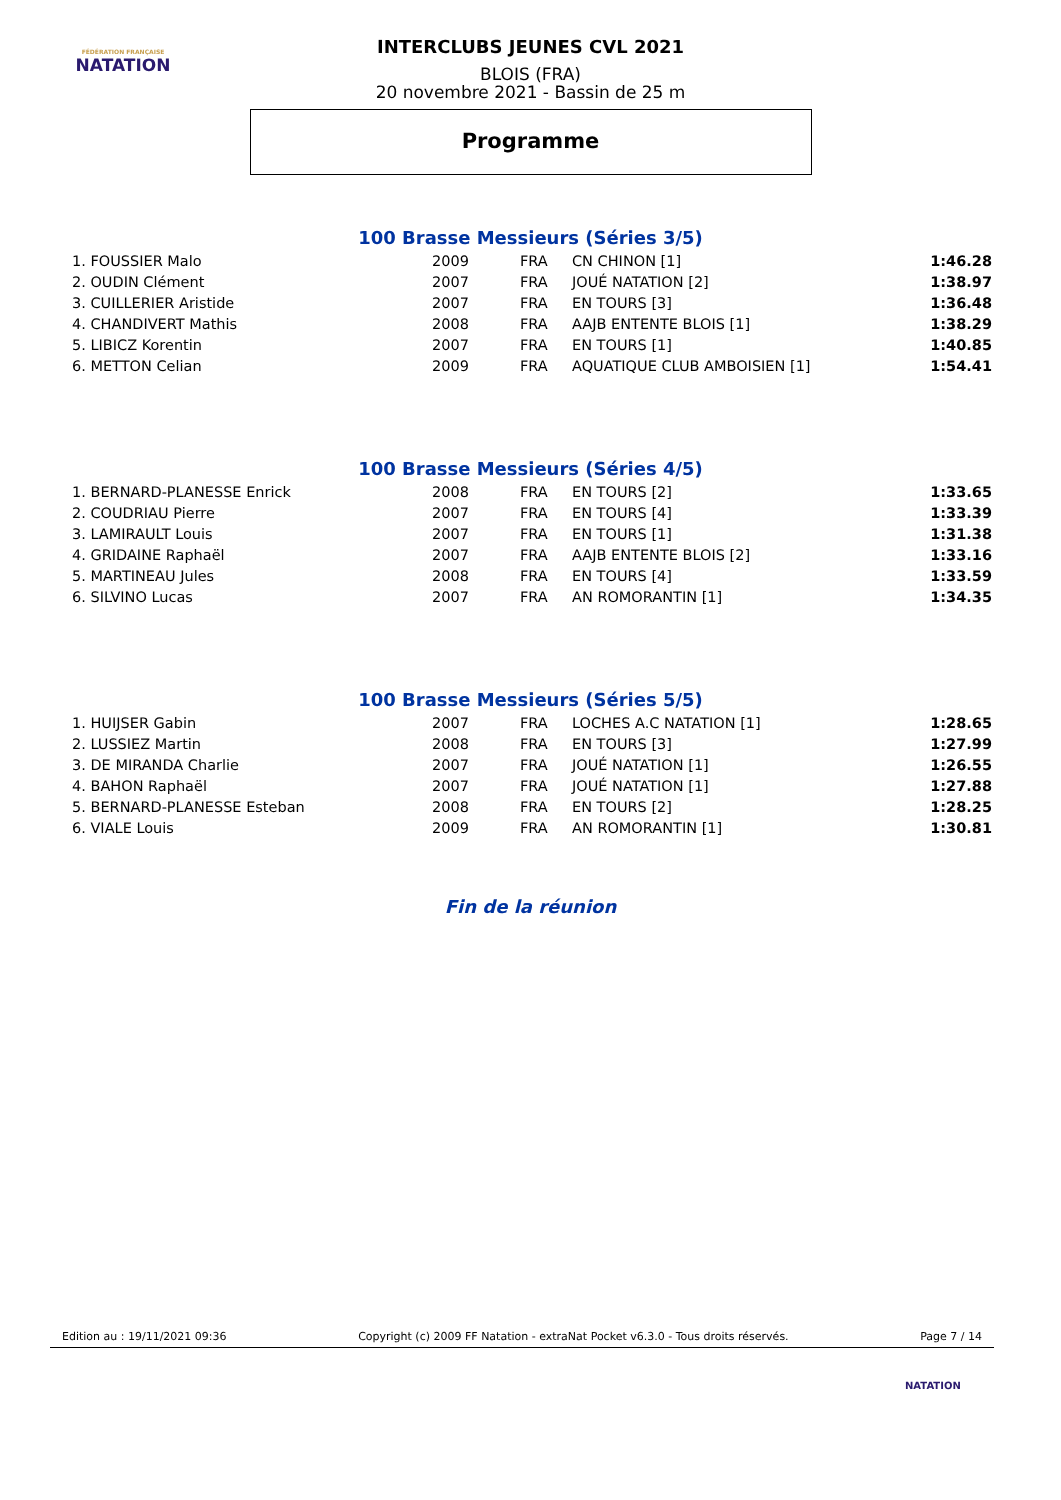FÉDÉRATION FRANÇAISE
NATATION
INTERCLUBS JEUNES CVL 2021
BLOIS (FRA)
20 novembre 2021 - Bassin de 25 m
Programme
100 Brasse Messieurs (Séries 3/5)
| 1. FOUSSIER Malo | 2009 | FRA | CN CHINON [1] | 1:46.28 |
| 2. OUDIN Clément | 2007 | FRA | JOUÉ NATATION [2] | 1:38.97 |
| 3. CUILLERIER Aristide | 2007 | FRA | EN TOURS [3] | 1:36.48 |
| 4. CHANDIVERT Mathis | 2008 | FRA | AAJB ENTENTE BLOIS [1] | 1:38.29 |
| 5. LIBICZ Korentin | 2007 | FRA | EN TOURS [1] | 1:40.85 |
| 6. METTON Celian | 2009 | FRA | AQUATIQUE CLUB AMBOISIEN [1] | 1:54.41 |
100 Brasse Messieurs (Séries 4/5)
| 1. BERNARD-PLANESSE Enrick | 2008 | FRA | EN TOURS [2] | 1:33.65 |
| 2. COUDRIAU Pierre | 2007 | FRA | EN TOURS [4] | 1:33.39 |
| 3. LAMIRAULT Louis | 2007 | FRA | EN TOURS [1] | 1:31.38 |
| 4. GRIDAINE Raphaël | 2007 | FRA | AAJB ENTENTE BLOIS [2] | 1:33.16 |
| 5. MARTINEAU Jules | 2008 | FRA | EN TOURS [4] | 1:33.59 |
| 6. SILVINO Lucas | 2007 | FRA | AN ROMORANTIN [1] | 1:34.35 |
100 Brasse Messieurs (Séries 5/5)
| 1. HUIJSER Gabin | 2007 | FRA | LOCHES A.C NATATION [1] | 1:28.65 |
| 2. LUSSIEZ Martin | 2008 | FRA | EN TOURS [3] | 1:27.99 |
| 3. DE MIRANDA Charlie | 2007 | FRA | JOUÉ NATATION [1] | 1:26.55 |
| 4. BAHON Raphaël | 2007 | FRA | JOUÉ NATATION [1] | 1:27.88 |
| 5. BERNARD-PLANESSE Esteban | 2008 | FRA | EN TOURS [2] | 1:28.25 |
| 6. VIALE Louis | 2009 | FRA | AN ROMORANTIN [1] | 1:30.81 |
Fin de la réunion
Edition au : 19/11/2021 09:36 Copyright (c) 2009 FF Natation - extraNat Pocket v6.3.0 - Tous droits réservés. Page 7 / 14
NATATION